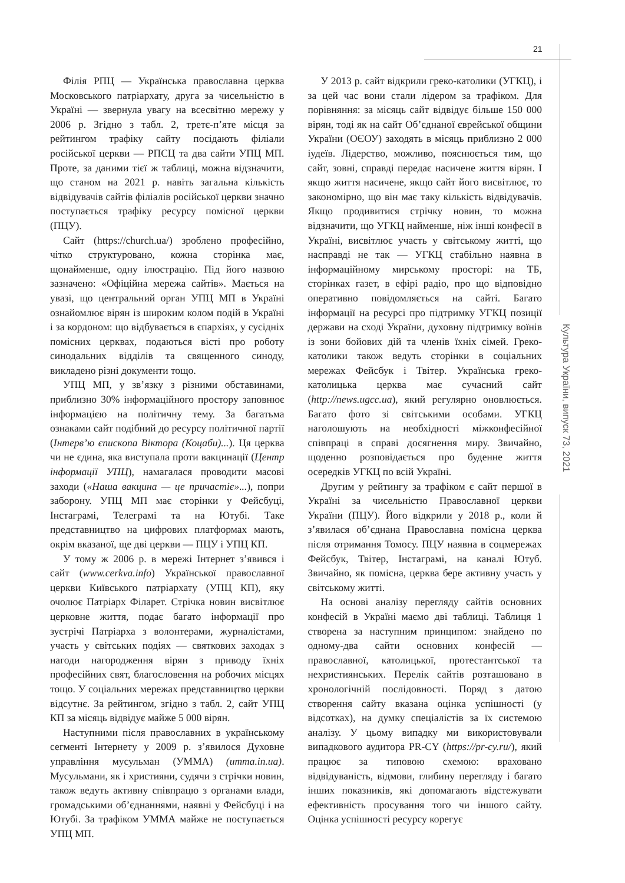21
Культура України, випуск 73, 2021
Філія РПЦ — Українська православна церква Московського патріархату, друга за чисельністю в Україні — звернула увагу на всесвітню мережу у 2006 р. Згідно з табл. 2, третє-п’яте місця за рейтингом трафіку сайту посідають філіали російської церкви — РПСЦ та два сайти УПЦ МП. Проте, за даними тієї ж таблиці, можна відзначити, що станом на 2021 р. навіть загальна кількість відвідувачів сайтів філіалів російської церкви значно поступається трафіку ресурсу помісної церкви (ПЦУ).
Сайт (https://church.ua/) зроблено професійно, чітко структуровано, кожна сторінка має, щонайменше, одну ілюстрацію. Під його назвою зазначено: «Офіційна мережа сайтів». Мається на увазі, що центральний орган УПЦ МП в Україні ознайомлює вірян із широким колом подій в Україні і за кордоном: що відбувається в єпархіях, у сусідніх помісних церквах, подаються вісті про роботу синодальних відділів та священного синоду, викладено різні документи тощо.
УПЦ МП, у зв’язку з різними обставинами, приблизно 30% інформаційного простору заповнює інформацією на політичну тему. За багатьма ознаками сайт подібний до ресурсу політичної партії (Інтерв’ю єпископа Віктора (Коцаби)...). Ця церква чи не єдина, яка виступала проти вакцинації (Центр інформації УПЦ), намагалася проводити масові заходи («Наша вакцина — це причастіє»...), попри заборону. УПЦ МП має сторінки у Фейсбуці, Інстаграмі, Телеграмі та на Ютубі. Таке представництво на цифрових платформах мають, окрім вказаної, ще дві церкви — ПЦУ і УПЦ КП.
У тому ж 2006 р. в мережі Інтернет з’явився і сайт (www.cerkva.info) Української православної церкви Київського патріархату (УПЦ КП), яку очолює Патріарх Філарет. Стрічка новин висвітлює церковне життя, подає багато інформації про зустрічі Патріарха з волонтерами, журналістами, участь у світських подіях — святкових заходах з нагоди нагородження вірян з приводу їхніх професійних свят, благословення на робочих місцях тощо. У соціальних мережах представництво церкви відсутнє. За рейтингом, згідно з табл. 2, сайт УПЦ КП за місяць відвідує майже 5 000 вірян.
Наступними після православних в українському сегменті Інтернету у 2009 р. з’явилося Духовне управління мусульман (УММА) (umma.in.ua). Мусульмани, як і християни, судячи з стрічки новин, також ведуть активну співпрацю з органами влади, громадськими об’єднаннями, наявні у Фейсбуці і на Ютубі. За трафіком УММА майже не поступається УПЦ МП.
У 2013 р. сайт відкрили греко-католики (УГКЦ), і за цей час вони стали лідером за трафіком. Для порівняння: за місяць сайт відвідує більше 150 000 вірян, тоді як на сайт Об’єднаної єврейської общини України (ОЄОУ) заходять в місяць приблизно 2 000 іудеїв. Лідерство, можливо, пояснюється тим, що сайт, зовні, справді передає насичене життя вірян. І якщо життя насичене, якщо сайт його висвітлює, то закономірно, що він має таку кількість відвідувачів. Якщо продивитися стрічку новин, то можна відзначити, що УГКЦ найменше, ніж інші конфесії в Україні, висвітлює участь у світському житті, що насправді не так — УГКЦ стабільно наявна в інформаційному мирському просторі: на ТБ, сторінках газет, в ефірі радіо, про що відповідно оперативно повідомляється на сайті. Багато інформації на ресурсі про підтримку УГКЦ позиції держави на сході України, духовну підтримку воїнів із зони бойових дій та членів їхніх сімей. Греко-католики також ведуть сторінки в соціальних мережах Фейсбук і Твітер. Українська греко-католицька церква має сучасний сайт (http://news.ugcc.ua), який регулярно оновлюється. Багато фото зі світськими особами. УГКЦ наголошують на необхідності міжконфесійної співпраці в справі досягнення миру. Звичайно, щоденно розповідається про буденне життя осередків УГКЦ по всій Україні.
Другим у рейтингу за трафіком є сайт першої в Україні за чисельністю Православної церкви України (ПЦУ). Його відкрили у 2018 р., коли й з’явилася об’єднана Православна помісна церква після отримання Томосу. ПЦУ наявна в соцмережах Фейсбук, Твітер, Інстаграмі, на каналі Ютуб. Звичайно, як помісна, церква бере активну участь у світському житті.
На основі аналізу перегляду сайтів основних конфесій в Україні маємо дві таблиці. Таблиця 1 створена за наступним принципом: знайдено по одному-два сайти основних конфесій — православної, католицької, протестантської та нехристиянських. Перелік сайтів розташовано в хронологічній послідовності. Поряд з датою створення сайту вказана оцінка успішності (у відсотках), на думку спеціалістів за їх системою аналізу. У цьому випадку ми використовували випадкового аудитора PR-CY (https://pr-cy.ru/), який працює за типовою схемою: враховано відвідуваність, відмови, глибину перегляду і багато інших показників, які допомагають відстежувати ефективність просування того чи іншого сайту. Оцінка успішності ресурсу корегує